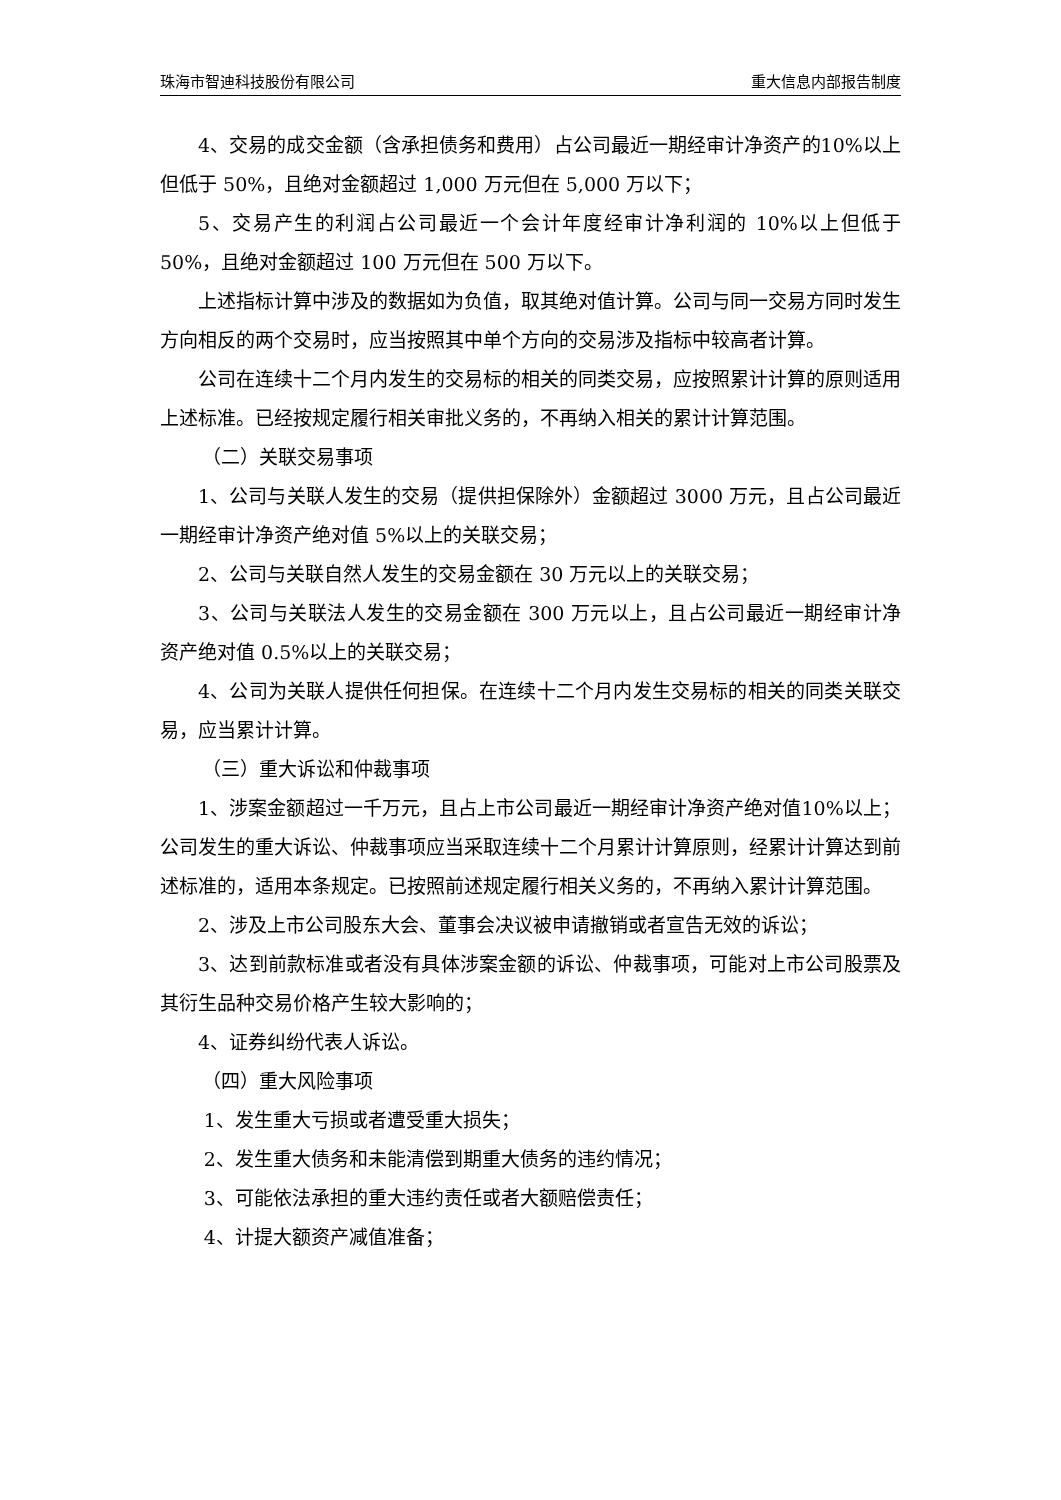珠海市智迪科技股份有限公司 重大信息内部报告制度
4、交易的成交金额（含承担债务和费用）占公司最近一期经审计净资产的10%以上但低于 50%，且绝对金额超过 1,000 万元但在 5,000 万以下；
5、交易产生的利润占公司最近一个会计年度经审计净利润的 10%以上但低于 50%，且绝对金额超过 100 万元但在 500 万以下。
上述指标计算中涉及的数据如为负值，取其绝对值计算。公司与同一交易方同时发生方向相反的两个交易时，应当按照其中单个方向的交易涉及指标中较高者计算。
公司在连续十二个月内发生的交易标的相关的同类交易，应按照累计计算的原则适用上述标准。已经按规定履行相关审批义务的，不再纳入相关的累计计算范围。
（二）关联交易事项
1、公司与关联人发生的交易（提供担保除外）金额超过 3000 万元，且占公司最近一期经审计净资产绝对值 5%以上的关联交易；
2、公司与关联自然人发生的交易金额在 30 万元以上的关联交易；
3、公司与关联法人发生的交易金额在 300 万元以上，且占公司最近一期经审计净资产绝对值 0.5%以上的关联交易；
4、公司为关联人提供任何担保。在连续十二个月内发生交易标的相关的同类关联交易，应当累计计算。
（三）重大诉讼和仲裁事项
1、涉案金额超过一千万元，且占上市公司最近一期经审计净资产绝对值10%以上；公司发生的重大诉讼、仲裁事项应当采取连续十二个月累计计算原则，经累计计算达到前述标准的，适用本条规定。已按照前述规定履行相关义务的，不再纳入累计计算范围。
2、涉及上市公司股东大会、董事会决议被申请撤销或者宣告无效的诉讼；
3、达到前款标准或者没有具体涉案金额的诉讼、仲裁事项，可能对上市公司股票及其衍生品种交易价格产生较大影响的；
4、证券纠纷代表人诉讼。
（四）重大风险事项
1、发生重大亏损或者遭受重大损失；
2、发生重大债务和未能清偿到期重大债务的违约情况；
3、可能依法承担的重大违约责任或者大额赔偿责任；
4、计提大额资产减值准备；